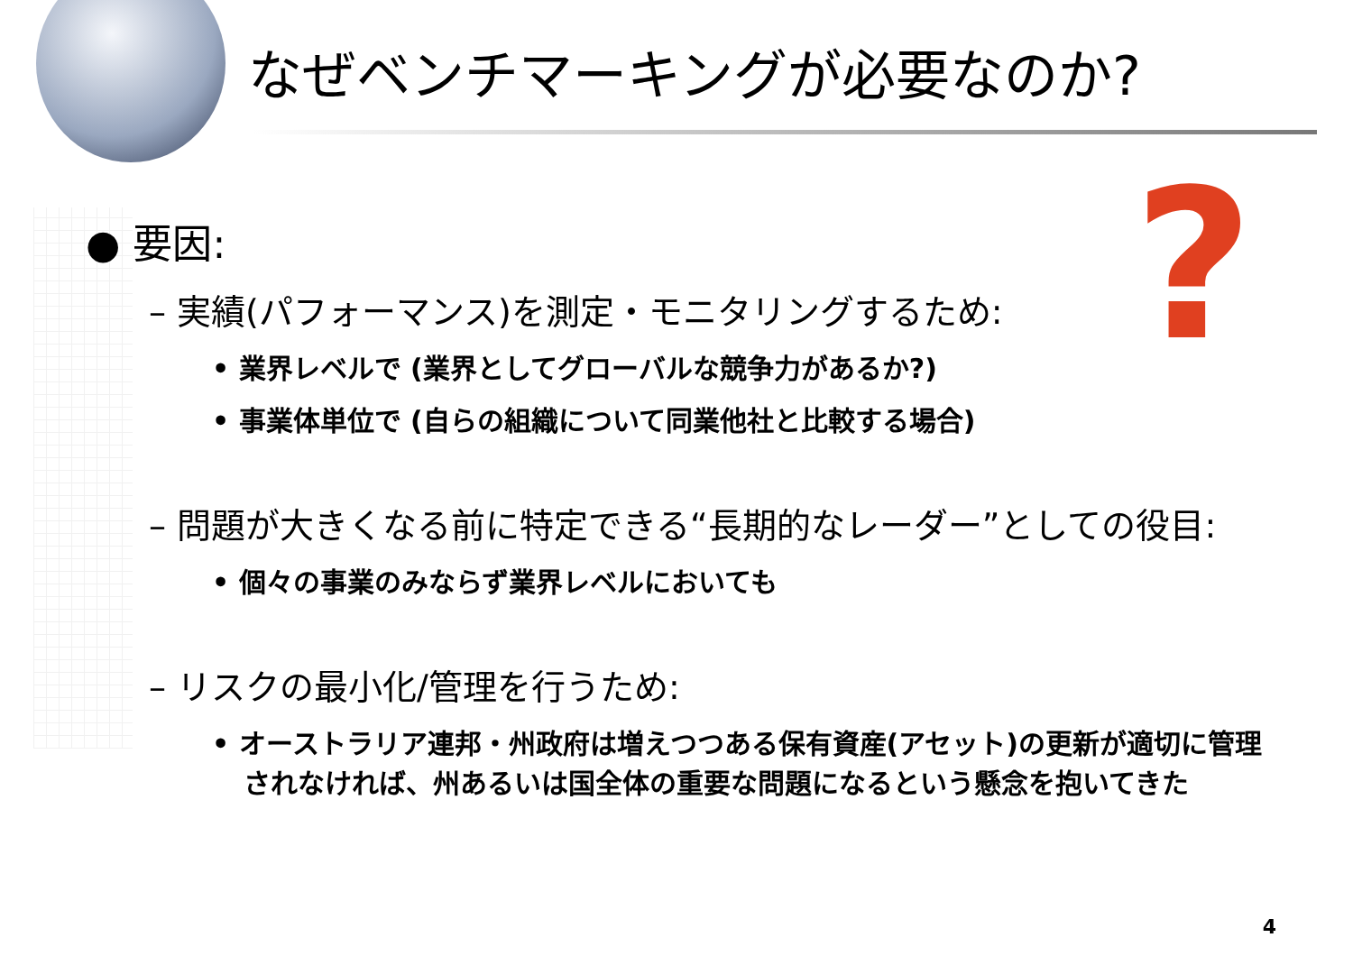なぜベンチマーキングが必要なのか?
?
● 要因:
– 実績(パフォーマンス)を測定・モニタリングするため:
• 業界レベルで (業界としてグローバルな競争力があるか?)
• 事業体単位で (自らの組織について同業他社と比較する場合)
– 問題が大きくなる前に特定できる“長期的なレーダー”としての役目:
• 個々の事業のみならず業界レベルにおいても
– リスクの最小化/管理を行うため:
• オーストラリア連邦・州政府は増えつつある保有資産(アセット)の更新が適切に管理されなければ、州あるいは国全体の重要な問題になるという懸念を抱いてきた
4